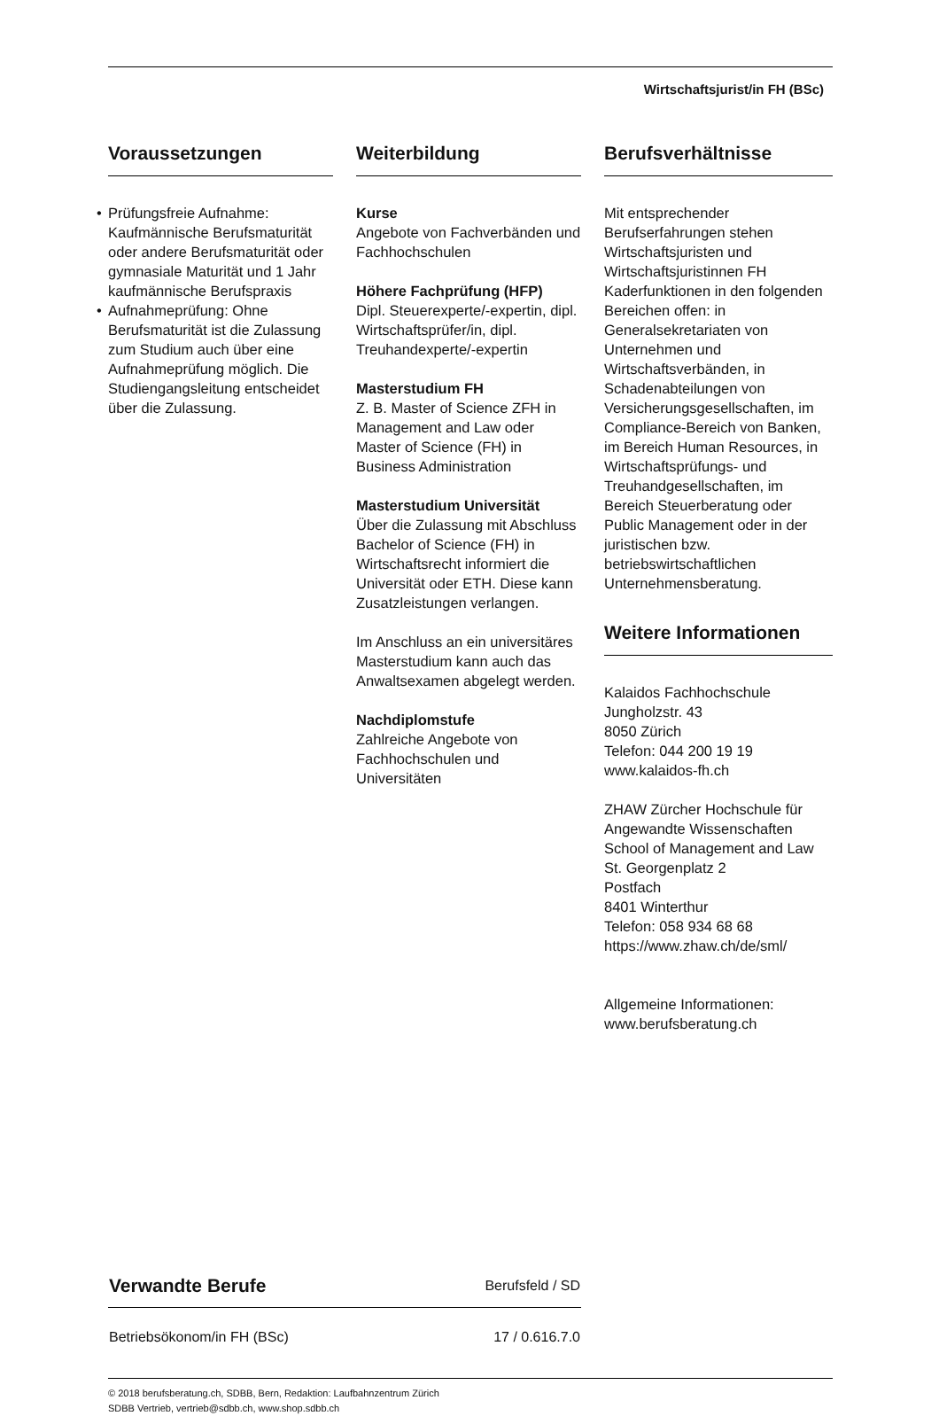Wirtschaftsjurist/in FH (BSc)
Voraussetzungen
• Prüfungsfreie Aufnahme: Kaufmännische Berufsmaturität oder andere Berufsmaturität oder gymnasiale Maturität und 1 Jahr kaufmännische Berufspraxis
• Aufnahmeprüfung: Ohne Berufsmaturität ist die Zulassung zum Studium auch über eine Aufnahmeprüfung möglich. Die Studiengangsleitung entscheidet über die Zulassung.
Weiterbildung
Kurse
Angebote von Fachverbänden und Fachhochschulen
Höhere Fachprüfung (HFP)
Dipl. Steuerexperte/-expertin, dipl. Wirtschaftsprüfer/in, dipl. Treuhandexperte/-expertin
Masterstudium FH
Z. B. Master of Science ZFH in Management and Law oder Master of Science (FH) in Business Administration
Masterstudium Universität
Über die Zulassung mit Abschluss Bachelor of Science (FH) in Wirtschaftsrecht informiert die Universität oder ETH. Diese kann Zusatzleistungen verlangen.
Im Anschluss an ein universitäres Masterstudium kann auch das Anwaltsexamen abgelegt werden.
Nachdiplomstufe
Zahlreiche Angebote von Fachhochschulen und Universitäten
Berufsverhältnisse
Mit entsprechender Berufserfahrungen stehen Wirtschaftsjuristen und Wirtschaftsjuristinnen FH Kaderfunktionen in den folgenden Bereichen offen: in Generalsekretariaten von Unternehmen und Wirtschaftsverbänden, in Schadenabteilungen von Versicherungsgesellschaften, im Compliance-Bereich von Banken, im Bereich Human Resources, in Wirtschaftsprüfungs- und Treuhandgesellschaften, im Bereich Steuerberatung oder Public Management oder in der juristischen bzw. betriebswirtschaftlichen Unternehmensberatung.
Weitere Informationen
Kalaidos Fachhochschule
Jungholzstr. 43
8050 Zürich
Telefon: 044 200 19 19
www.kalaidos-fh.ch
ZHAW Zürcher Hochschule für Angewandte Wissenschaften
School of Management and Law
St. Georgenplatz 2
Postfach
8401 Winterthur
Telefon: 058 934 68 68
https://www.zhaw.ch/de/sml/
Allgemeine Informationen:
www.berufsberatung.ch
| Verwandte Berufe | Berufsfeld / SD |
| --- | --- |
| Betriebsökonom/in FH (BSc) | 17 / 0.616.7.0 |
© 2018 berufsberatung.ch, SDBB, Bern, Redaktion: Laufbahnzentrum Zürich
SDBB Vertrieb, vertrieb@sdbb.ch, www.shop.sdbb.ch